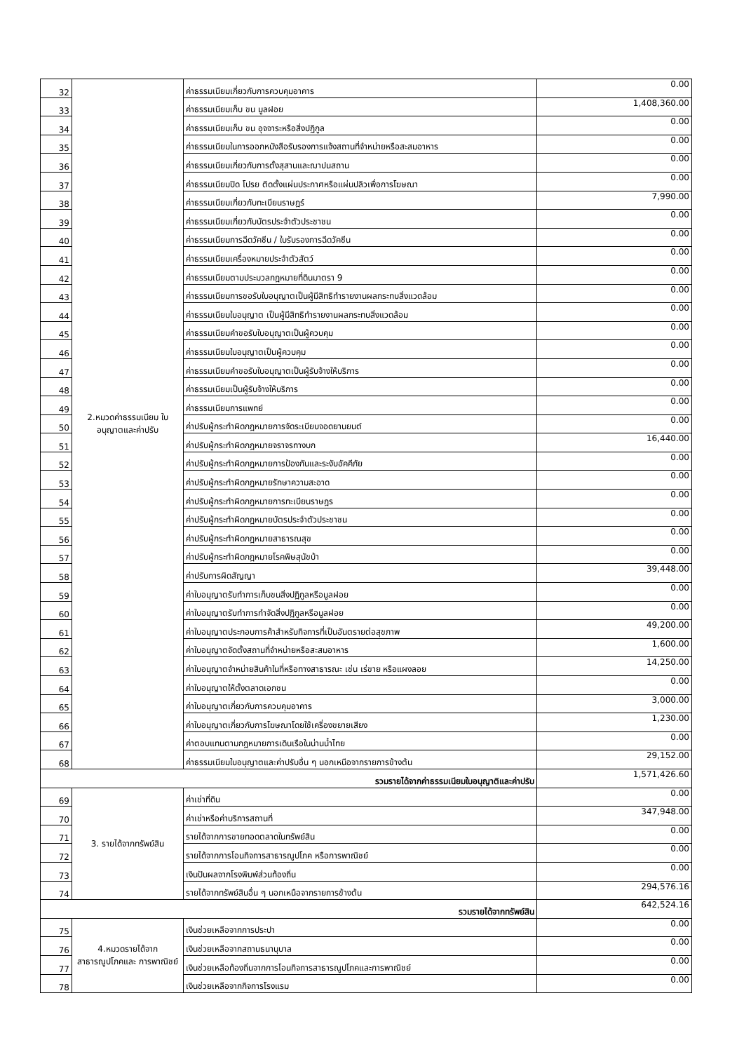| 32 | 2.หมวดค่าธรรมเนียม ใบอนุญาตและค่าปรับ | ค่าธรรมเนียมเกี่ยวกับการควบคุมอาคาร | 0.00 |
| 33 | | ค่าธรรมเนียมเก็บ ขน มูลฝอย | 1,408,360.00 |
| 34 | | ค่าธรรมเนียมเก็บ ขน อุจจาระหรือสิ่งปฏิกูล | 0.00 |
| 35 | | ค่าธรรมเนียมในการออกหนังสือรับรองการแจ้งสถานที่จำหน่ายหรือสะสมอาหาร | 0.00 |
| 36 | | ค่าธรรมเนียมเกี่ยวกับการตั้งสุสานและฌาปนสถาน | 0.00 |
| 37 | | ค่าธรรมเนียมปิด โปรย ติดตั้งแผ่นประกาศหรือแผ่นปลิวเพื่อการโฆษณา | 0.00 |
| 38 | | ค่าธรรมเนียมเกี่ยวกับทะเบียนราษฎร์ | 7,990.00 |
| 39 | | ค่าธรรมเนียมเกี่ยวกับบัตรประจำตัวประชาชน | 0.00 |
| 40 | | ค่าธรรมเนียมการฉีดวัคซีน / ใบรับรองการฉีดวัคซีน | 0.00 |
| 41 | | ค่าธรรมเนียมเครื่องหมายประจำตัวสัตว์ | 0.00 |
| 42 | | ค่าธรรมเนียมตามประมวลกฎหมายที่ดินมาตรา 9 | 0.00 |
| 43 | | ค่าธรรมเนียมการขอรับใบอนุญาตเป็นผู้มีสิทธิทำรายงานผลกระทบสิ่งแวดล้อม | 0.00 |
| 44 | | ค่าธรรมเนียมใบอนุญาต เป็นผู้มีสิทธิทำรายงานผลกระทบสิ่งแวดล้อม | 0.00 |
| 45 | | ค่าธรรมเนียมคำขอรับใบอนุญาตเป็นผู้ควบคุม | 0.00 |
| 46 | | ค่าธรรมเนียมใบอนุญาตเป็นผู้ควบคุม | 0.00 |
| 47 | | ค่าธรรมเนียมคำขอรับใบอนุญาตเป็นผู้รับจ้างให้บริการ | 0.00 |
| 48 | | ค่าธรรมเนียมเป็นผู้รับจ้างให้บริการ | 0.00 |
| 49 | | ค่าธรรมเนียมการแพทย์ | 0.00 |
| 50 | | ค่าปรับผู้กระทำผิดกฎหมายการจัดระเบียบจอดยานยนต์ | 0.00 |
| 51 | | ค่าปรับผู้กระทำผิดกฎหมายจราจรทางบก | 16,440.00 |
| 52 | | ค่าปรับผู้กระทำผิดกฎหมายการป้องกันและระงับอัคคีภัย | 0.00 |
| 53 | | ค่าปรับผู้กระทำผิดกฎหมายรักษาความสะอาด | 0.00 |
| 54 | | ค่าปรับผู้กระทำผิดกฎหมายการทะเบียนราษฎร | 0.00 |
| 55 | | ค่าปรับผู้กระทำผิดกฎหมายบัตรประจำตัวประชาชน | 0.00 |
| 56 | | ค่าปรับผู้กระทำผิดกฎหมายสาธารณสุข | 0.00 |
| 57 | | ค่าปรับผู้กระทำผิดกฎหมายโรคพิษสุนัขบ้า | 0.00 |
| 58 | | ค่าปรับการผิดสัญญา | 39,448.00 |
| 59 | | ค่าใบอนุญาตรับทำการเก็บขนสิ่งปฏิกูลหรือมูลฝอย | 0.00 |
| 60 | | ค่าใบอนุญาตรับทำการกำจัดสิ่งปฏิกูลหรือมูลฝอย | 0.00 |
| 61 | | ค่าใบอนุญาตประกอบการค้าสำหรับกิจการที่เป็นอันตรายต่อสุขภาพ | 49,200.00 |
| 62 | | ค่าใบอนุญาตจัดตั้งสถานที่จำหน่ายหรือสะสมอาหาร | 1,600.00 |
| 63 | | ค่าใบอนุญาตจำหน่ายสินค้าในที่หรือทางสาธารณะ เช่น เร่ขาย หรือแผงลอย | 14,250.00 |
| 64 | | ค่าใบอนุญาตให้ตั้งตลาดเอกชน | 0.00 |
| 65 | | ค่าใบอนุญาตเกี่ยวกับการควบคุมอาคาร | 3,000.00 |
| 66 | | ค่าใบอนุญาตเกี่ยวกับการโฆษณาโดยใช้เครื่องขยายเสียง | 1,230.00 |
| 67 | | ค่าตอบแทนตามกฎหมายการเดินเรือในน่านน้ำไทย | 0.00 |
| 68 | | ค่าธรรมเนียมใบอนุญาตและค่าปรับอื่น ๆ นอกเหนือจากรายการข้างต้น | 29,152.00 |
| รวมรายได้จากค่าธรรมเนียมใบอนุญาติและค่าปรับ | | | 1,571,426.60 |
| 69 | 3. รายได้จากทรัพย์สิน | ค่าเช่าที่ดิน | 0.00 |
| 70 | | ค่าเช่าหรือค่าบริการสถานที่ | 347,948.00 |
| 71 | | รายได้จากการขายทอดตลาดในทรัพย์สิน | 0.00 |
| 72 | | รายได้จากการโอนกิจการสาธารณูปโภค หรือการพาณิชย์ | 0.00 |
| 73 | | เงินปันผลจากโรงพิมพ์ส่วนท้องถิ่น | 0.00 |
| 74 | | รายได้จากทรัพย์สินอื่น ๆ นอกเหนือจากรายการข้างต้น | 294,576.16 |
| รวมรายได้จากทรัพย์สิน | | | 642,524.16 |
| 75 | 4.หมวดรายได้จาก สาธารณูปโภคและ การพาณิชย์ | เงินช่วยเหลือจากการประปา | 0.00 |
| 76 | | เงินช่วยเหลือจากสถานธนานุบาล | 0.00 |
| 77 | | เงินช่วยเหลือท้องถิ่นจากการโอนกิจการสาธารณูปโภคและการพาณิชย์ | 0.00 |
| 78 | | เงินช่วยเหลือจากกิจการโรงแรม | 0.00 |